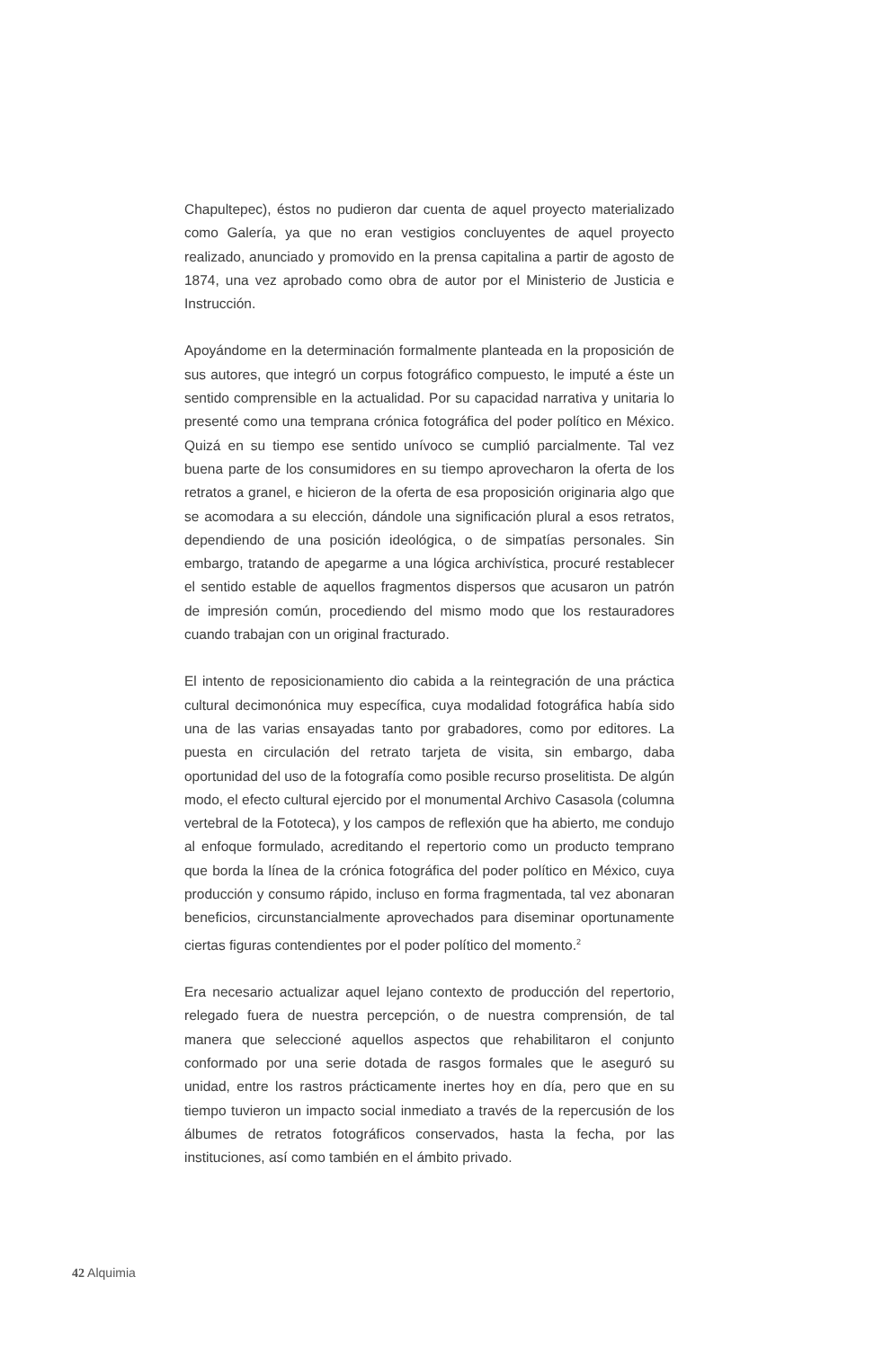Chapultepec), éstos no pudieron dar cuenta de aquel proyecto materializado como Galería, ya que no eran vestigios concluyentes de aquel proyecto realizado, anunciado y promovido en la prensa capitalina a partir de agosto de 1874, una vez aprobado como obra de autor por el Ministerio de Justicia e Instrucción.
Apoyándome en la determinación formalmente planteada en la proposición de sus autores, que integró un corpus fotográfico compuesto, le imputé a éste un sentido comprensible en la actualidad. Por su capacidad narrativa y unitaria lo presenté como una temprana crónica fotográfica del poder político en México. Quizá en su tiempo ese sentido unívoco se cumplió parcialmente. Tal vez buena parte de los consumidores en su tiempo aprovecharon la oferta de los retratos a granel, e hicieron de la oferta de esa proposición originaria algo que se acomodara a su elección, dándole una significación plural a esos retratos, dependiendo de una posición ideológica, o de simpatías personales. Sin embargo, tratando de apegarme a una lógica archivística, procuré restablecer el sentido estable de aquellos fragmentos dispersos que acusaron un patrón de impresión común, procediendo del mismo modo que los restauradores cuando trabajan con un original fracturado.
El intento de reposicionamiento dio cabida a la reintegración de una práctica cultural decimonónica muy específica, cuya modalidad fotográfica había sido una de las varias ensayadas tanto por grabadores, como por editores. La puesta en circulación del retrato tarjeta de visita, sin embargo, daba oportunidad del uso de la fotografía como posible recurso proselitista. De algún modo, el efecto cultural ejercido por el monumental Archivo Casasola (columna vertebral de la Fototeca), y los campos de reflexión que ha abierto, me condujo al enfoque formulado, acreditando el repertorio como un producto temprano que borda la línea de la crónica fotográfica del poder político en México, cuya producción y consumo rápido, incluso en forma fragmentada, tal vez abonaran beneficios, circunstancialmente aprovechados para diseminar oportunamente ciertas figuras contendientes por el poder político del momento.<sup>2</sup>
Era necesario actualizar aquel lejano contexto de producción del repertorio, relegado fuera de nuestra percepción, o de nuestra comprensión, de tal manera que seleccioné aquellos aspectos que rehabilitaron el conjunto conformado por una serie dotada de rasgos formales que le aseguró su unidad, entre los rastros prácticamente inertes hoy en día, pero que en su tiempo tuvieron un impacto social inmediato a través de la repercusión de los álbumes de retratos fotográficos conservados, hasta la fecha, por las instituciones, así como también en el ámbito privado.
42 Alquimia